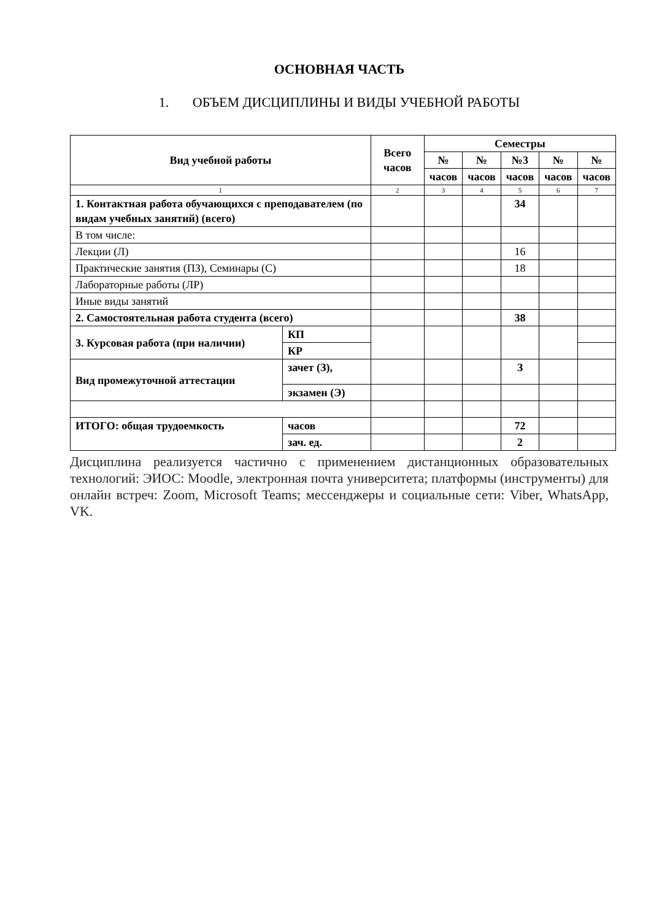ОСНОВНАЯ ЧАСТЬ
1. ОБЪЕМ ДИСЦИПЛИНЫ И ВИДЫ УЧЕБНОЙ РАБОТЫ
| Вид учебной работы | | | Всего часов | Семестры | | | | |
| --- | --- | --- | --- | --- | --- | --- | --- | --- |
| | | | | № | № | №3 | № | № |
| | | | | часов | часов | часов | часов | часов |
| 1 | | | 2 | 3 | 4 | 5 | 6 | 7 |
| 1. Контактная работа обучающихся с преподавателем (по видам учебных занятий) (всего) | | | | | | 34 | | |
| В том числе: | | | | | | | | |
| Лекции (Л) | | | | | | 16 | | |
| Практические занятия (ПЗ), Семинары (С) | | | | | | 18 | | |
| Лабораторные работы (ЛР) | | | | | | | | |
| Иные виды занятий | | | | | | | | |
| 2. Самостоятельная работа студента (всего) | | | | | | 38 | | |
| 3. Курсовая работа (при наличии) | | КП | | | | | | |
| | | КР | | | | | | |
| Вид промежуточной аттестации | зачет (З), | | | | | З | | |
| | экзамен (Э) | | | | | | | |
| ИТОГО: общая трудоемкость | часов | | | | | 72 | | |
| | зач. ед. | | | | | 2 | | |
Дисциплина реализуется частично с применением дистанционных образовательных технологий: ЭИОС: Moodle, электронная почта университета; платформы (инструменты) для онлайн встреч: Zoom, Microsoft Teams; мессенджеры и социальные сети: Viber, WhatsApp, VK.